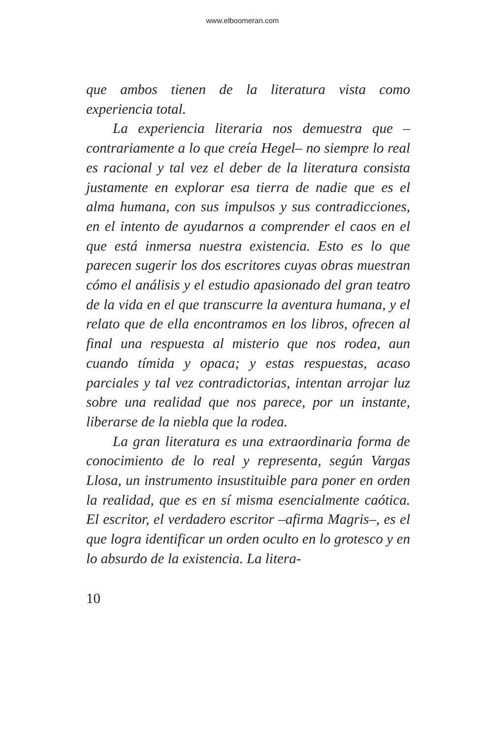www.elboomeran.com
que ambos tienen de la literatura vista como experiencia total.
La experiencia literaria nos demuestra que –contrariamente a lo que creía Hegel– no siempre lo real es racional y tal vez el deber de la literatura consista justamente en explorar esa tierra de nadie que es el alma humana, con sus impulsos y sus contradicciones, en el intento de ayudarnos a comprender el caos en el que está inmersa nuestra existencia. Esto es lo que parecen sugerir los dos escritores cuyas obras muestran cómo el análisis y el estudio apasionado del gran teatro de la vida en el que transcurre la aventura humana, y el relato que de ella encontramos en los libros, ofrecen al final una respuesta al misterio que nos rodea, aun cuando tímida y opaca; y estas respuestas, acaso parciales y tal vez contradictorias, intentan arrojar luz sobre una realidad que nos parece, por un instante, liberarse de la niebla que la rodea.
La gran literatura es una extraordinaria forma de conocimiento de lo real y representa, según Vargas Llosa, un instrumento insustituible para poner en orden la realidad, que es en sí misma esencialmente caótica. El escritor, el verdadero escritor –afirma Magris–, es el que logra identificar un orden oculto en lo grotesco y en lo absurdo de la existencia. La litera-
10